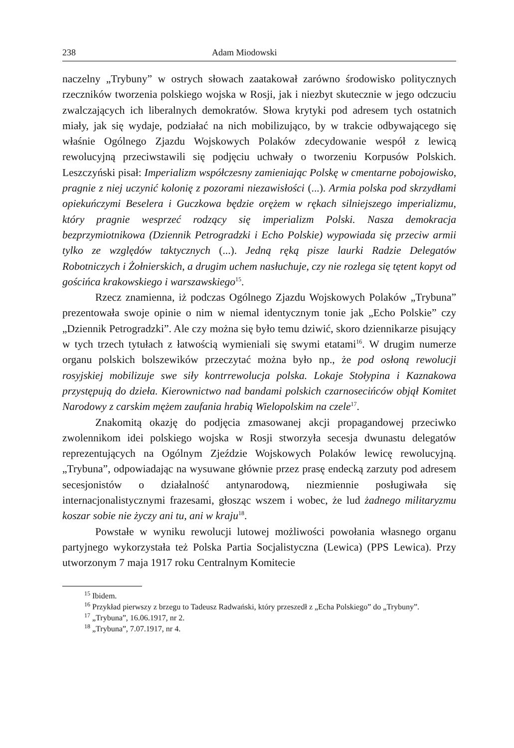238 Adam Miodowski
naczelny „Trybuny” w ostrych słowach zaatakował zarówno środowisko politycznych rzeczników tworzenia polskiego wojska w Rosji, jak i niezbyt skutecznie w jego odczuciu zwalczających ich liberalnych demokratów. Słowa krytyki pod adresem tych ostatnich miały, jak się wydaje, podziałać na nich mobilizująco, by w trakcie odbywającego się właśnie Ogólnego Zjazdu Wojskowych Polaków zdecydowanie wespół z lewicą rewolucyjną przeciwstawili się podjęciu uchwały o tworzeniu Korpusów Polskich. Leszczyński pisał: Imperializm współczesny zamieniając Polskę w cmentarne pobojowisko, pragnie z niej uczynić kolonię z pozorami niezawisłości (...). Armia polska pod skrzydłami opiekuńczymi Beselera i Guczkowa będzie orężem w rękach silniejszego imperializmu, który pragnie wesprzeć rodzący się imperializm Polski. Nasza demokracja bezprzymiotnikowa (Dziennik Petrogradzki i Echo Polskie) wypowiada się przeciw armii tylko ze względów taktycznych (...). Jedną ręką pisze laurki Radzie Delegatów Robotniczych i Żołnierskich, a drugim uchem nasłuchuje, czy nie rozlega się tętent kopyt od gościńca krakowskiego i warszawskiego<sup>15</sup>.
Rzecz znamienna, iż podczas Ogólnego Zjazdu Wojskowych Polaków „Trybuna” prezentowała swoje opinie o nim w niemal identycznym tonie jak „Echo Polskie” czy „Dziennik Petrogradzki”. Ale czy można się było temu dziwić, skoro dziennikarze pisujący w tych trzech tytułach z łatwością wymieniali się swymi etatami<sup>16</sup>. W drugim numerze organu polskich bolszewików przeczytać można było np., że pod osłoną rewolucji rosyjskiej mobilizuje swe siły kontrrewolucja polska. Lokaje Stołypina i Kaznakowa przystępują do dzieła. Kierownictwo nad bandami polskich czarnosecińców objął Komitet Narodowy z carskim mężem zaufania hrabią Wielopolskim na czele<sup>17</sup>.
Znakomitą okazję do podjęcia zmasowanej akcji propagandowej przeciwko zwolennikom idei polskiego wojska w Rosji stworzyła secesja dwunastu delegatów reprezentujących na Ogólnym Zjeździe Wojskowych Polaków lewicę rewolucyjną. „Trybuna”, odpowiadając na wysuwane głównie przez prasę endecką zarzuty pod adresem secesjonistów o działalność antynarodową, niezmiennie posługiwała się internacjonalistycznymi frazesami, głosząc wszem i wobec, że lud żadnego militaryzmu koszar sobie nie życzy ani tu, ani w kraju<sup>18</sup>.
Powstałe w wyniku rewolucji lutowej możliwości powołania własnego organu partyjnego wykorzystała też Polska Partia Socjalistyczna (Lewica) (PPS Lewica). Przy utworzonym 7 maja 1917 roku Centralnym Komitecie
<sup>15</sup> Ibidem.
<sup>16</sup> Przykład pierwszy z brzegu to Tadeusz Radwański, który przeszedł z „Echa Polskiego” do „Trybuny”.
<sup>17</sup> „Trybuna”, 16.06.1917, nr 2.
<sup>18</sup> „Trybuna”, 7.07.1917, nr 4.